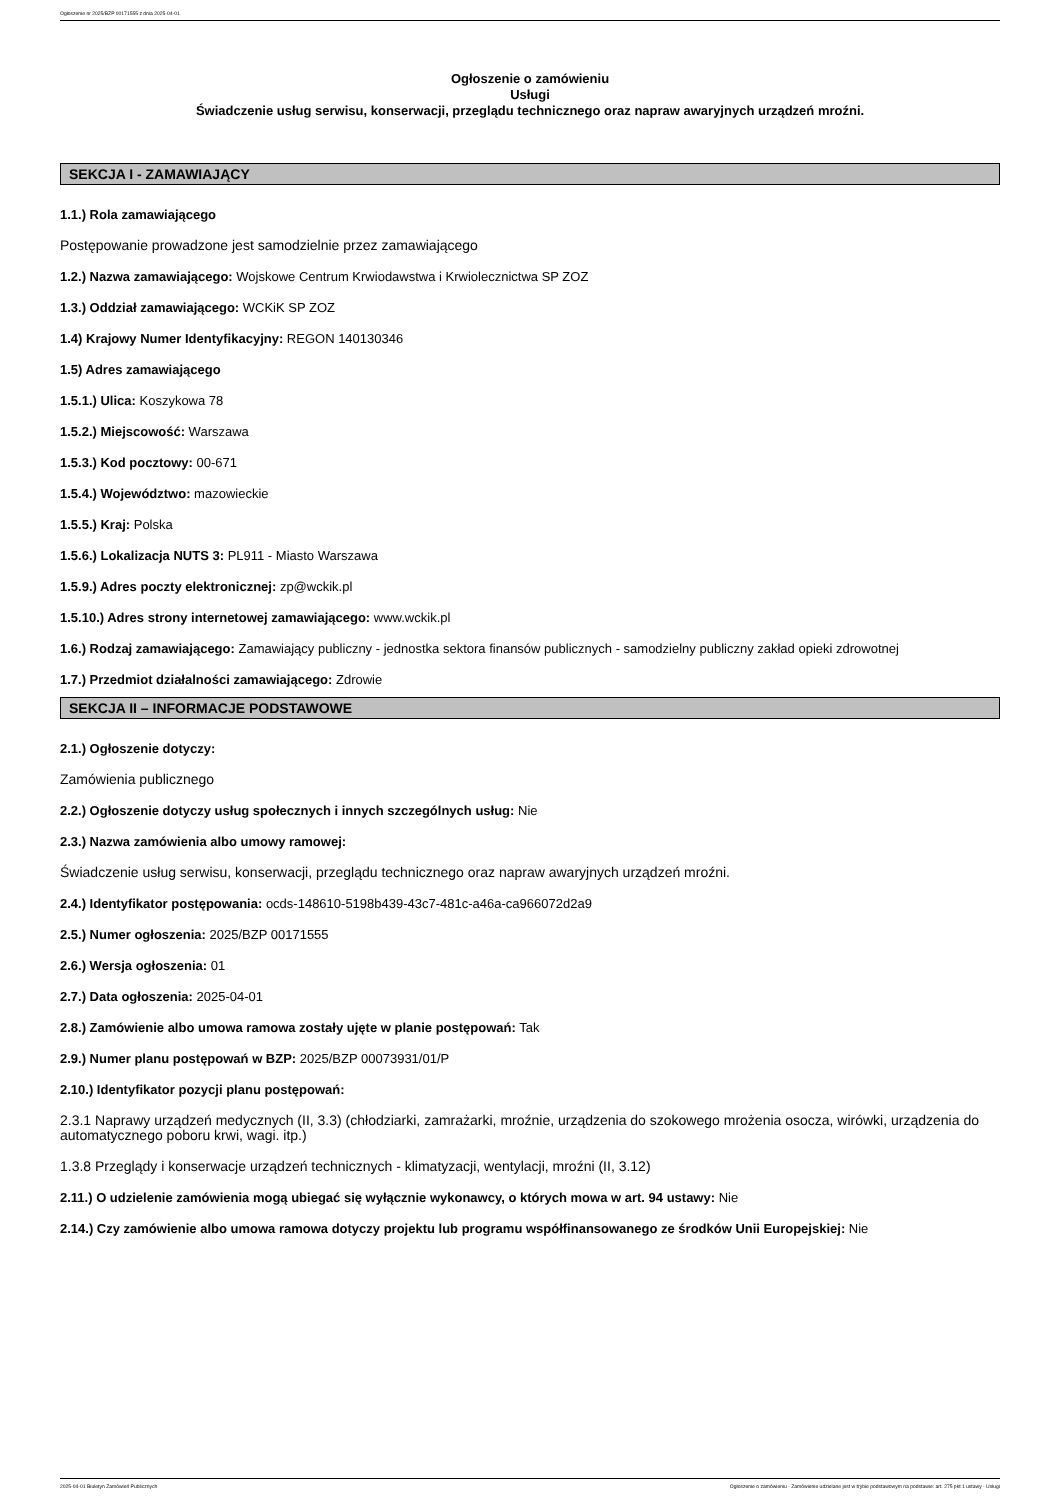Ogłoszenie nr 2025/BZP 00171555 z dnia 2025-04-01
Ogłoszenie o zamówieniu
Usługi
Świadczenie usług serwisu, konserwacji, przeglądu technicznego oraz napraw awaryjnych urządzeń mroźni.
SEKCJA I - ZAMAWIAJĄCY
1.1.) Rola zamawiającego
Postępowanie prowadzone jest samodzielnie przez zamawiającego
1.2.) Nazwa zamawiającego: Wojskowe Centrum Krwiodawstwa i Krwiolecznictwa SP ZOZ
1.3.) Oddział zamawiającego: WCKiK SP ZOZ
1.4) Krajowy Numer Identyfikacyjny: REGON 140130346
1.5) Adres zamawiającego
1.5.1.) Ulica: Koszykowa 78
1.5.2.) Miejscowość: Warszawa
1.5.3.) Kod pocztowy: 00-671
1.5.4.) Województwo: mazowieckie
1.5.5.) Kraj: Polska
1.5.6.) Lokalizacja NUTS 3: PL911 - Miasto Warszawa
1.5.9.) Adres poczty elektronicznej: zp@wckik.pl
1.5.10.) Adres strony internetowej zamawiającego: www.wckik.pl
1.6.) Rodzaj zamawiającego: Zamawiający publiczny - jednostka sektora finansów publicznych - samodzielny publiczny zakład opieki zdrowotnej
1.7.) Przedmiot działalności zamawiającego: Zdrowie
SEKCJA II – INFORMACJE PODSTAWOWE
2.1.) Ogłoszenie dotyczy:
Zamówienia publicznego
2.2.) Ogłoszenie dotyczy usług społecznych i innych szczególnych usług: Nie
2.3.) Nazwa zamówienia albo umowy ramowej:
Świadczenie usług serwisu, konserwacji, przeglądu technicznego oraz napraw awaryjnych urządzeń mroźni.
2.4.) Identyfikator postępowania: ocds-148610-5198b439-43c7-481c-a46a-ca966072d2a9
2.5.) Numer ogłoszenia: 2025/BZP 00171555
2.6.) Wersja ogłoszenia: 01
2.7.) Data ogłoszenia: 2025-04-01
2.8.) Zamówienie albo umowa ramowa zostały ujęte w planie postępowań: Tak
2.9.) Numer planu postępowań w BZP: 2025/BZP 00073931/01/P
2.10.) Identyfikator pozycji planu postępowań:
2.3.1 Naprawy urządzeń medycznych (II, 3.3) (chłodziarki, zamrażarki, mroźnie, urządzenia do szokowego mrożenia osocza, wirówki, urządzenia do automatycznego poboru krwi, wagi. itp.)
1.3.8 Przeglądy i konserwacje urządzeń technicznych - klimatyzacji, wentylacji, mroźni (II, 3.12)
2.11.) O udzielenie zamówienia mogą ubiegać się wyłącznie wykonawcy, o których mowa w art. 94 ustawy: Nie
2.14.) Czy zamówienie albo umowa ramowa dotyczy projektu lub programu współfinansowanego ze środków Unii Europejskiej: Nie
2025-04-01 Biuletyn Zamówień Publicznych Ogłoszenie o zamówieniu - Zamówienie udzielane jest w trybie podstawowym na podstawie: art. 275 pkt 1 ustawy - Usługi